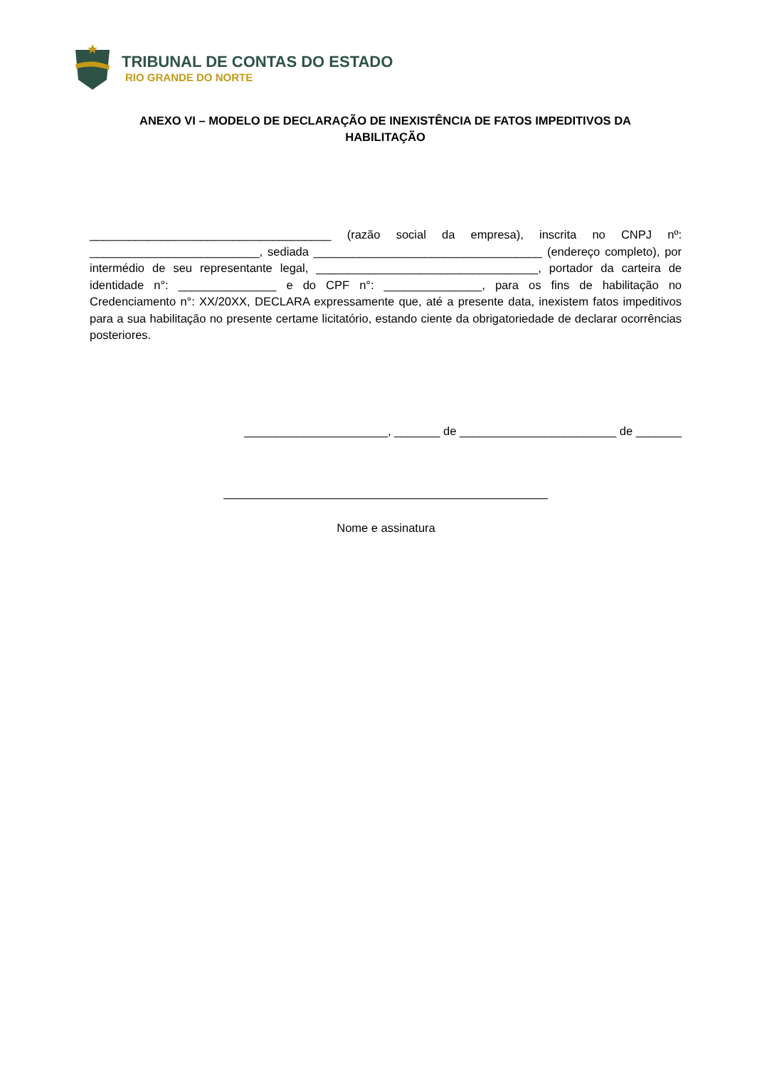TRIBUNAL DE CONTAS DO ESTADO
RIO GRANDE DO NORTE
ANEXO VI – MODELO DE DECLARAÇÃO DE INEXISTÊNCIA DE FATOS IMPEDITIVOS DA HABILITAÇÃO
_____________________________________ (razão social da empresa), inscrita no CNPJ nº: __________________________, sediada ___________________________________ (endereço completo), por intermédio de seu representante legal, __________________________________, portador da carteira de identidade n°: _______________ e do CPF n°: _______________, para os fins de habilitação no Credenciamento n°: XX/20XX, DECLARA expressamente que, até a presente data, inexistem fatos impeditivos para a sua habilitação no presente certame licitatório, estando ciente da obrigatoriedade de declarar ocorrências posteriores.
______________________, _______ de ________________________ de _______
Nome e assinatura